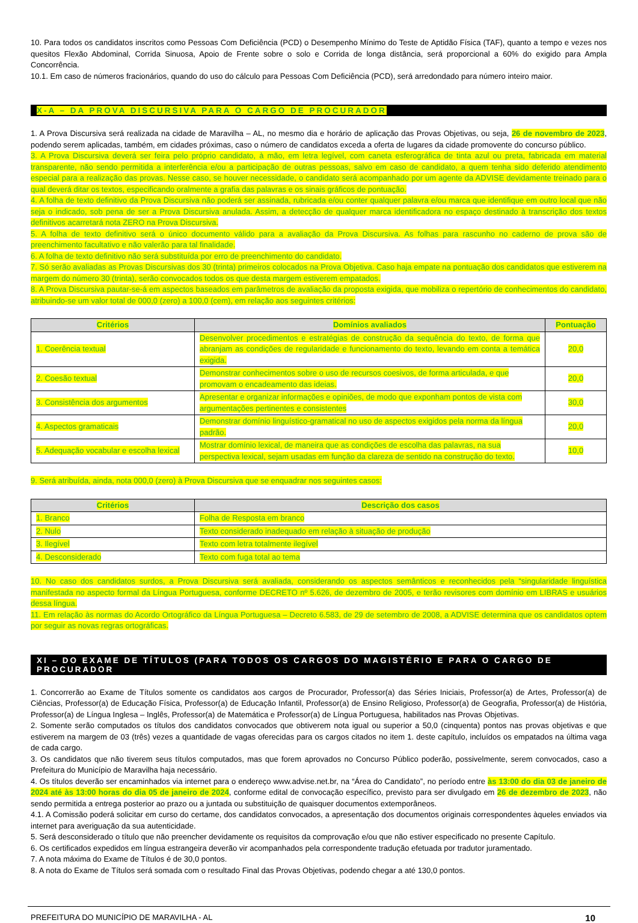10. Para todos os candidatos inscritos como Pessoas Com Deficiência (PCD) o Desempenho Mínimo do Teste de Aptidão Física (TAF), quanto a tempo e vezes nos quesitos Flexão Abdominal, Corrida Sinuosa, Apoio de Frente sobre o solo e Corrida de longa distância, será proporcional a 60% do exigido para Ampla Concorrência.
10.1. Em caso de números fracionários, quando do uso do cálculo para Pessoas Com Deficiência (PCD), será arredondado para número inteiro maior.
X-A – DA PROVA DISCURSIVA PARA O CARGO DE PROCURADOR
1. A Prova Discursiva será realizada na cidade de Maravilha – AL, no mesmo dia e horário de aplicação das Provas Objetivas, ou seja, 26 de novembro de 2023, podendo serem aplicadas, também, em cidades próximas, caso o número de candidatos exceda a oferta de lugares da cidade promovente do concurso público.
3. A Prova Discursiva deverá ser feira pelo próprio candidato, à mão, em letra legível, com caneta esferográfica de tinta azul ou preta, fabricada em material transparente, não sendo permitida a interferência e/ou a participação de outras pessoas, salvo em caso de candidato, a quem tenha sido deferido atendimento especial para a realização das provas. Nesse caso, se houver necessidade, o candidato será acompanhado por um agente da ADVISE devidamente treinado para o qual deverá ditar os textos, especificando oralmente a grafia das palavras e os sinais gráficos de pontuação.
4. A folha de texto definitivo da Prova Discursiva não poderá ser assinada, rubricada e/ou conter qualquer palavra e/ou marca que identifique em outro local que não seja o indicado, sob pena de ser a Prova Discursiva anulada. Assim, a detecção de qualquer marca identificadora no espaço destinado à transcrição dos textos definitivos acarretará nota ZERO na Prova Discursiva.
5. A folha de texto definitivo será o único documento válido para a avaliação da Prova Discursiva. As folhas para rascunho no caderno de prova são de preenchimento facultativo e não valerão para tal finalidade.
6. A folha de texto definitivo não será substituída por erro de preenchimento do candidato.
7. Só serão avaliadas as Provas Discursivas dos 30 (trinta) primeiros colocados na Prova Objetiva. Caso haja empate na pontuação dos candidatos que estiverem na margem do número 30 (trinta), serão convocados todos os que desta margem estiverem empatados.
8. A Prova Discursiva pautar-se-á em aspectos baseados em parâmetros de avaliação da proposta exigida, que mobiliza o repertório de conhecimentos do candidato, atribuindo-se um valor total de 000,0 (zero) a 100,0 (cem), em relação aos seguintes critérios:
| Critérios | Domínios avaliados | Pontuação |
| --- | --- | --- |
| 1. Coerência textual | Desenvolver procedimentos e estratégias de construção da sequência do texto, de forma que abranjam as condições de regularidade e funcionamento do texto, levando em conta a temática exigida. | 20,0 |
| 2. Coesão textual | Demonstrar conhecimentos sobre o uso de recursos coesivos, de forma articulada, e que promovam o encadeamento das ideias. | 20,0 |
| 3. Consistência dos argumentos | Apresentar e organizar informações e opiniões, de modo que exponham pontos de vista com argumentações pertinentes e consistentes | 30,0 |
| 4. Aspectos gramaticais | Demonstrar domínio linguístico-gramatical no uso de aspectos exigidos pela norma da língua padrão. | 20,0 |
| 5. Adequação vocabular e escolha lexical | Mostrar domínio lexical, de maneira que as condições de escolha das palavras, na sua perspectiva lexical, sejam usadas em função da clareza de sentido na construção do texto. | 10,0 |
9. Será atribuída, ainda, nota 000,0 (zero) à Prova Discursiva que se enquadrar nos seguintes casos:
| Critérios | Descrição dos casos |
| --- | --- |
| 1. Branco | Folha de Resposta em branco |
| 2. Nulo | Texto considerado inadequado em relação à situação de produção |
| 3. Ilegível | Texto com letra totalmente ilegível |
| 4. Desconsiderado | Texto com fuga total ao tema |
10. No caso dos candidatos surdos, a Prova Discursiva será avaliada, considerando os aspectos semânticos e reconhecidos pela “singularidade linguística manifestada no aspecto formal da Língua Portuguesa, conforme DECRETO nº 5.626, de dezembro de 2005, e terão revisores com domínio em LIBRAS e usuários dessa língua.
11. Em relação às normas do Acordo Ortográfico da Língua Portuguesa – Decreto 6.583, de 29 de setembro de 2008, a ADVISE determina que os candidatos optem por seguir as novas regras ortográficas.
XI – DO EXAME DE TÍTULOS (PARA TODOS OS CARGOS DO MAGISTÉRIO E PARA O CARGO DE PROCURADOR
1. Concorrerão ao Exame de Títulos somente os candidatos aos cargos de Procurador, Professor(a) das Séries Iniciais, Professor(a) de Artes, Professor(a) de Ciências, Professor(a) de Educação Física, Professor(a) de Educação Infantil, Professor(a) de Ensino Religioso, Professor(a) de Geografia, Professor(a) de História, Professor(a) de Língua Inglesa – Inglês, Professor(a) de Matemática e Professor(a) de Língua Portuguesa, habilitados nas Provas Objetivas.
2. Somente serão computados os títulos dos candidatos convocados que obtiverem nota igual ou superior a 50,0 (cinquenta) pontos nas provas objetivas e que estiverem na margem de 03 (três) vezes a quantidade de vagas oferecidas para os cargos citados no item 1. deste capítulo, incluídos os empatados na última vaga de cada cargo.
3. Os candidatos que não tiverem seus títulos computados, mas que forem aprovados no Concurso Público poderão, possivelmente, serem convocados, caso a Prefeitura do Município de Maravilha haja necessário.
4. Os títulos deverão ser encaminhados via internet para o endereço www.advise.net.br, na “Área do Candidato”, no período entre às 13:00 do dia 03 de janeiro de 2024 até às 13:00 horas do dia 05 de janeiro de 2024, conforme edital de convocação específico, previsto para ser divulgado em 26 de dezembro de 2023, não sendo permitida a entrega posterior ao prazo ou a juntada ou substituição de quaisquer documentos extemporâneos.
4.1. A Comissão poderá solicitar em curso do certame, dos candidatos convocados, a apresentação dos documentos originais correspondentes àqueles enviados via internet para averiguação da sua autenticidade.
5. Será desconsiderado o título que não preencher devidamente os requisitos da comprovação e/ou que não estiver especificado no presente Capítulo.
6. Os certificados expedidos em língua estrangeira deverão vir acompanhados pela correspondente tradução efetuada por tradutor juramentado.
7. A nota máxima do Exame de Títulos é de 30,0 pontos.
8. A nota do Exame de Títulos será somada com o resultado Final das Provas Objetivas, podendo chegar a até 130,0 pontos.
PREFEITURA DO MUNICÍPIO DE MARAVILHA - AL 10